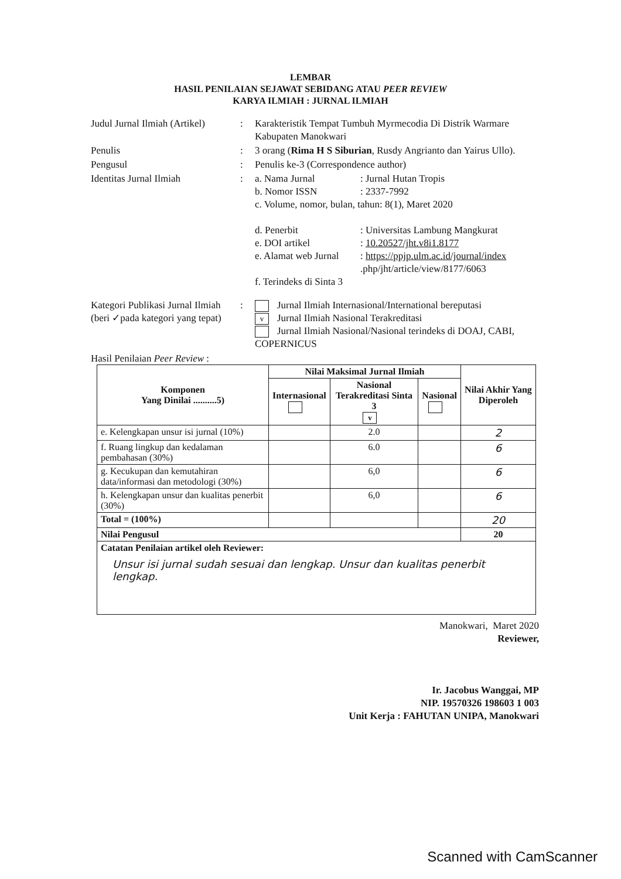LEMBAR
HASIL PENILAIAN SEJAWAT SEBIDANG ATAU PEER REVIEW
KARYA ILMIAH : JURNAL ILMIAH
Judul Jurnal Ilmiah (Artikel)
: Karakteristik Tempat Tumbuh Myrmecodia Di Distrik Warmare Kabupaten Manokwari
Penulis : 3 orang (Rima H S Siburian, Rusdy Angrianto dan Yairus Ullo).
Pengusul : Penulis ke-3 (Correspondence author)
Identitas Jurnal Ilmiah : a. Nama Jurnal : Jurnal Hutan Tropis
b. Nomor ISSN : 2337-7992
c. Volume, nomor, bulan, tahun: 8(1), Maret 2020
d. Penerbit : Universitas Lambung Mangkurat
e. DOI artikel : 10.20527/jht.v8i1.8177
e. Alamat web Jurnal
: https://ppjp.ulm.ac.id/journal/index
.php/jht/article/view/8177/6063
f. Terindeks di Sinta 3
Kategori Publikasi Jurnal Ilmiah (beri ✓pada kategori yang tepat)
: Jurnal Ilmiah Internasional/International bereputasi
v Jurnal Ilmiah Nasional Terakreditasi
Jurnal Ilmiah Nasional/Nasional terindeks di DOAJ, CABI, COPERNICUS
Hasil Penilaian Peer Review :
| Komponen Yang Dinilai ..........5) | Nilai Maksimal Jurnal Ilmiah | | | Nilai Akhir Yang Diperoleh |
| --- | --- | --- | --- | --- |
| | Internasional | Nasional Terakreditasi Sinta 3 v | Nasional | |
| e. Kelengkapan unsur isi jurnal (10%) | | 2.0 | | 2 |
| f. Ruang lingkup dan kedalaman pembahasan (30%) | | 6.0 | | 6 |
| g. Kecukupan dan kemutahiran data/informasi dan metodologi (30%) | | 6,0 | | 6 |
| h. Kelengkapan unsur dan kualitas penerbit (30%) | | 6,0 | | 6 |
| Total = (100%) | | | | 20 |
| Nilai Pengusul | | | | 20 |
| Catatan Penilaian artikel oleh Reviewer: Unsur isi jurnal sudah sesuai dan lengkap. Unsur dan kualitas penerbit lengkap. | | | | |
Manokwari, Maret 2020
Reviewer,
Ir. Jacobus Wanggai, MP
NIP. 19570326 198603 1 003
Unit Kerja : FAHUTAN UNIPA, Manokwari
Scanned with CamScanner